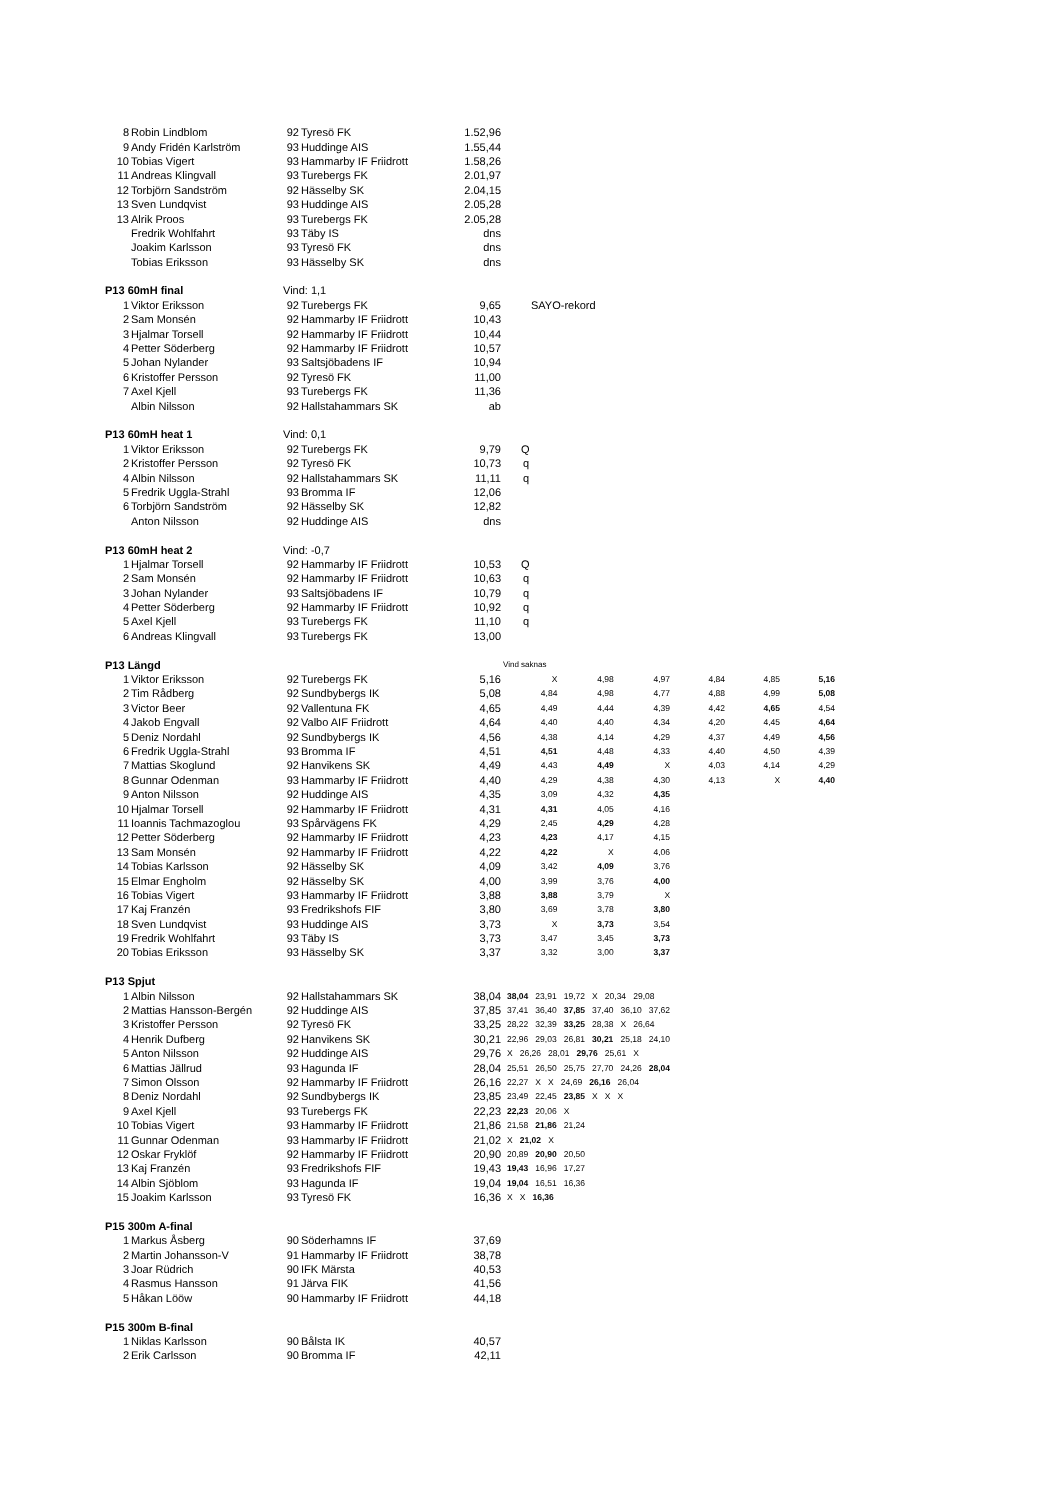| 8 | Robin Lindblom | 92 | Tyresö FK | 1.52,96 | | | | | | |
| 9 | Andy Fridén Karlström | 93 | Huddinge AIS | 1.55,44 | | | | | | |
| 10 | Tobias Vigert | 93 | Hammarby IF Friidrott | 1.58,26 | | | | | | |
| 11 | Andreas Klingvall | 93 | Turebergs FK | 2.01,97 | | | | | | |
| 12 | Torbjörn Sandström | 92 | Hässelby SK | 2.04,15 | | | | | | |
| 13 | Sven Lundqvist | 93 | Huddinge AIS | 2.05,28 | | | | | | |
| 13 | Alrik Proos | 93 | Turebergs FK | 2.05,28 | | | | | | |
| | Fredrik Wohlfahrt | 93 | Täby IS | dns | | | | | | |
| | Joakim Karlsson | 93 | Tyresö FK | dns | | | | | | |
| | Tobias Eriksson | 93 | Hässelby SK | dns | | | | | | |
| P13 60mH final | | Vind: 1,1 | | | | | | | | |
| 1 | Viktor Eriksson | 92 | Turebergs FK | 9,65 | SAYO-rekord | | | | | |
| 2 | Sam Monsén | 92 | Hammarby IF Friidrott | 10,43 | | | | | | |
| 3 | Hjalmar Torsell | 92 | Hammarby IF Friidrott | 10,44 | | | | | | |
| 4 | Petter Söderberg | 92 | Hammarby IF Friidrott | 10,57 | | | | | | |
| 5 | Johan Nylander | 93 | Saltsjöbadens IF | 10,94 | | | | | | |
| 6 | Kristoffer Persson | 92 | Tyresö FK | 11,00 | | | | | | |
| 7 | Axel Kjell | 93 | Turebergs FK | 11,36 | | | | | | |
| | Albin Nilsson | 92 | Hallstahammars SK | ab | | | | | | |
| P13 60mH heat 1 | | Vind: 0,1 | | | | | | | | |
| 1 | Viktor Eriksson | 92 | Turebergs FK | 9,79 | Q | | | | | |
| 2 | Kristoffer Persson | 92 | Tyresö FK | 10,73 | q | | | | | |
| 4 | Albin Nilsson | 92 | Hallstahammars SK | 11,11 | q | | | | | |
| 5 | Fredrik Uggla-Strahl | 93 | Bromma IF | 12,06 | | | | | | |
| 6 | Torbjörn Sandström | 92 | Hässelby SK | 12,82 | | | | | | |
| | Anton Nilsson | 92 | Huddinge AIS | dns | | | | | | |
| P13 60mH heat 2 | | Vind: -0,7 | | | | | | | | |
| 1 | Hjalmar Torsell | 92 | Hammarby IF Friidrott | 10,53 | Q | | | | | |
| 2 | Sam Monsén | 92 | Hammarby IF Friidrott | 10,63 | q | | | | | |
| 3 | Johan Nylander | 93 | Saltsjöbadens IF | 10,79 | q | | | | | |
| 4 | Petter Söderberg | 92 | Hammarby IF Friidrott | 10,92 | q | | | | | |
| 5 | Axel Kjell | 93 | Turebergs FK | 11,10 | q | | | | | |
| 6 | Andreas Klingvall | 93 | Turebergs FK | 13,00 | | | | | | |
| P13 Längd | | | | | Vind saknas | | | | | |
| 1 | Viktor Eriksson | 92 | Turebergs FK | 5,16 | X | 4,98 | 4,97 | 4,84 | 4,85 | 5,16 |
| 2 | Tim Rådberg | 92 | Sundbybergs IK | 5,08 | 4,84 | 4,98 | 4,77 | 4,88 | 4,99 | 5,08 |
| 3 | Victor Beer | 92 | Vallentuna FK | 4,65 | 4,49 | 4,44 | 4,39 | 4,42 | 4,65 | 4,54 |
| 4 | Jakob Engvall | 92 | Valbo AIF Friidrott | 4,64 | 4,40 | 4,40 | 4,34 | 4,20 | 4,45 | 4,64 |
| 5 | Deniz Nordahl | 92 | Sundbybergs IK | 4,56 | 4,38 | 4,14 | 4,29 | 4,37 | 4,49 | 4,56 |
| 6 | Fredrik Uggla-Strahl | 93 | Bromma IF | 4,51 | 4,51 | 4,48 | 4,33 | 4,40 | 4,50 | 4,39 |
| 7 | Mattias Skoglund | 92 | Hanvikens SK | 4,49 | 4,43 | 4,49 | X | 4,03 | 4,14 | 4,29 |
| 8 | Gunnar Odenman | 93 | Hammarby IF Friidrott | 4,40 | 4,29 | 4,38 | 4,30 | 4,13 | X | 4,40 |
| 9 | Anton Nilsson | 92 | Huddinge AIS | 4,35 | 3,09 | 4,32 | 4,35 | | | |
| 10 | Hjalmar Torsell | 92 | Hammarby IF Friidrott | 4,31 | 4,31 | 4,05 | 4,16 | | | |
| 11 | Ioannis Tachmazoglou | 93 | Spårvägens FK | 4,29 | 2,45 | 4,29 | 4,28 | | | |
| 12 | Petter Söderberg | 92 | Hammarby IF Friidrott | 4,23 | 4,23 | 4,17 | 4,15 | | | |
| 13 | Sam Monsén | 92 | Hammarby IF Friidrott | 4,22 | 4,22 | X | 4,06 | | | |
| 14 | Tobias Karlsson | 92 | Hässelby SK | 4,09 | 3,42 | 4,09 | 3,76 | | | |
| 15 | Elmar Engholm | 92 | Hässelby SK | 4,00 | 3,99 | 3,76 | 4,00 | | | |
| 16 | Tobias Vigert | 93 | Hammarby IF Friidrott | 3,88 | 3,88 | 3,79 | X | | | |
| 17 | Kaj Franzén | 93 | Fredrikshofs FIF | 3,80 | 3,69 | 3,78 | 3,80 | | | |
| 18 | Sven Lundqvist | 93 | Huddinge AIS | 3,73 | X | 3,73 | 3,54 | | | |
| 19 | Fredrik Wohlfahrt | 93 | Täby IS | 3,73 | 3,47 | 3,45 | 3,73 | | | |
| 20 | Tobias Eriksson | 93 | Hässelby SK | 3,37 | 3,32 | 3,00 | 3,37 | | | |
| P13 Spjut | | | | | | | | | | |
| 1 | Albin Nilsson | 92 | Hallstahammars SK | 38,04 | 38,04 23,91 19,72 X 20,34 29,08 | | | | | |
| 2 | Mattias Hansson-Bergén | 92 | Huddinge AIS | 37,85 | 37,41 36,40 37,85 37,40 36,10 37,62 | | | | | |
| 3 | Kristoffer Persson | 92 | Tyresö FK | 33,25 | 28,22 32,39 33,25 28,38 X 26,64 | | | | | |
| 4 | Henrik Dufberg | 92 | Hanvikens SK | 30,21 | 22,96 29,03 26,81 30,21 25,18 24,10 | | | | | |
| 5 | Anton Nilsson | 92 | Huddinge AIS | 29,76 | X 26,26 28,01 29,76 25,61 X | | | | | |
| 6 | Mattias Jällrud | 93 | Hagunda IF | 28,04 | 25,51 26,50 25,75 27,70 24,26 28,04 | | | | | |
| 7 | Simon Olsson | 92 | Hammarby IF Friidrott | 26,16 | 22,27 X X 24,69 26,16 26,04 | | | | | |
| 8 | Deniz Nordahl | 92 | Sundbybergs IK | 23,85 | 23,49 22,45 23,85 X X X | | | | | |
| 9 | Axel Kjell | 93 | Turebergs FK | 22,23 | 22,23 20,06 X | | | | | |
| 10 | Tobias Vigert | 93 | Hammarby IF Friidrott | 21,86 | 21,58 21,86 21,24 | | | | | |
| 11 | Gunnar Odenman | 93 | Hammarby IF Friidrott | 21,02 | X 21,02 X | | | | | |
| 12 | Oskar Fryklöf | 92 | Hammarby IF Friidrott | 20,90 | 20,89 20,90 20,50 | | | | | |
| 13 | Kaj Franzén | 93 | Fredrikshofs FIF | 19,43 | 19,43 16,96 17,27 | | | | | |
| 14 | Albin Sjöblom | 93 | Hagunda IF | 19,04 | 19,04 16,51 16,36 | | | | | |
| 15 | Joakim Karlsson | 93 | Tyresö FK | 16,36 | X X 16,36 | | | | | |
| P15 300m A-final | | | | | | | | | | |
| 1 | Markus Åsberg | 90 | Söderhamns IF | 37,69 | | | | | | |
| 2 | Martin Johansson-V | 91 | Hammarby IF Friidrott | 38,78 | | | | | | |
| 3 | Joar Rüdrich | 90 | IFK Märsta | 40,53 | | | | | | |
| 4 | Rasmus Hansson | 91 | Järva FIK | 41,56 | | | | | | |
| 5 | Håkan Lööw | 90 | Hammarby IF Friidrott | 44,18 | | | | | | |
| P15 300m B-final | | | | | | | | | | |
| 1 | Niklas Karlsson | 90 | Bålsta IK | 40,57 | | | | | | |
| 2 | Erik Carlsson | 90 | Bromma IF | 42,11 | | | | | | |